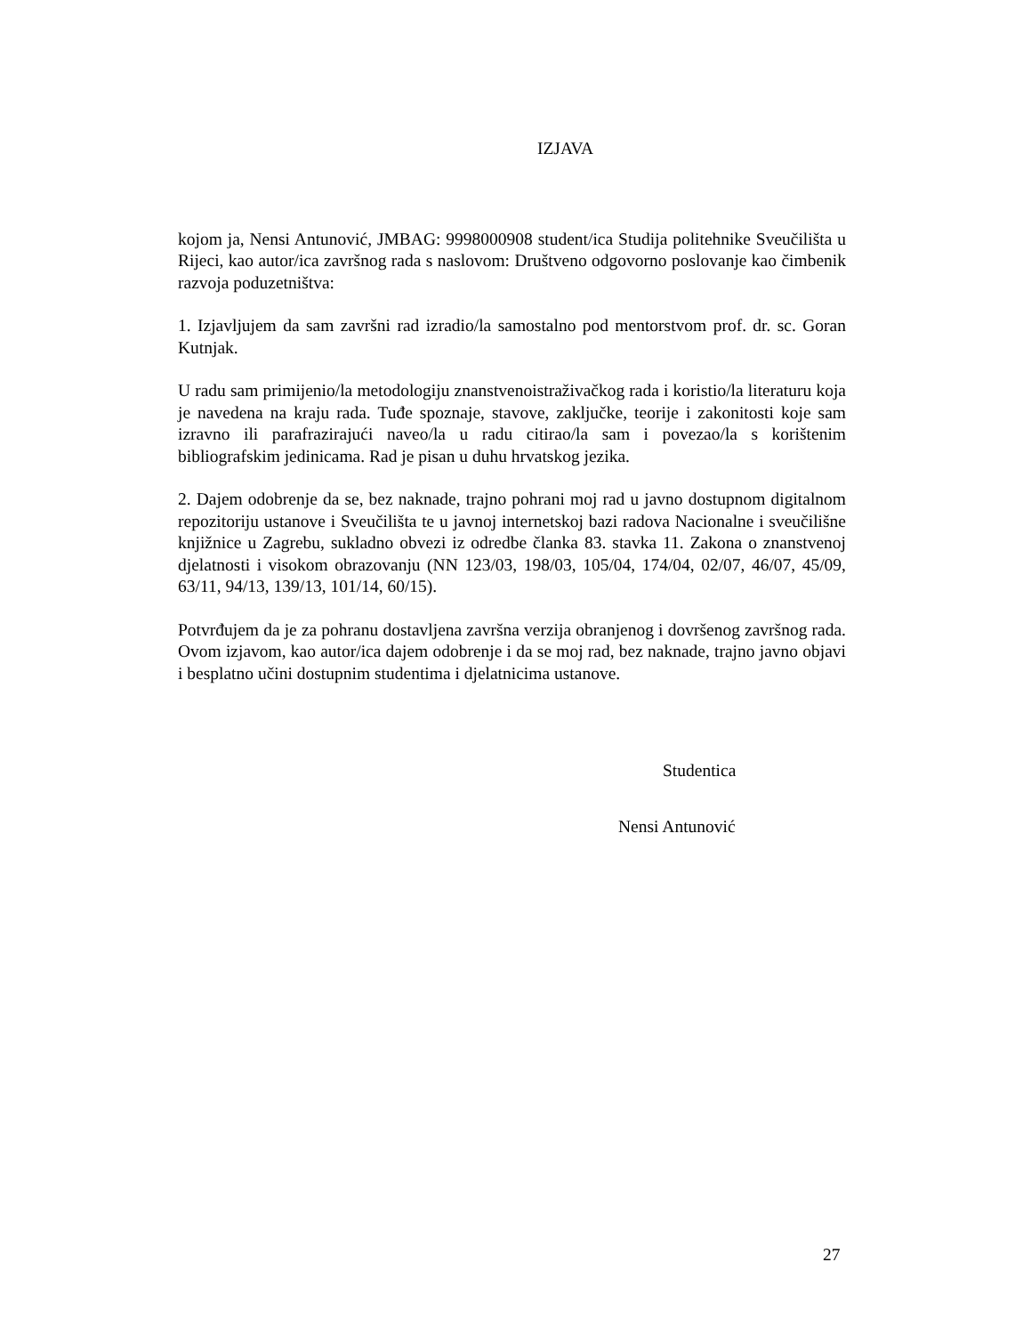IZJAVA
kojom ja, Nensi Antunović, JMBAG: 9998000908 student/ica Studija politehnike Sveučilišta u Rijeci, kao autor/ica završnog rada s naslovom: Društveno odgovorno poslovanje kao čimbenik razvoja poduzetništva:
1. Izjavljujem da sam završni rad izradio/la samostalno pod mentorstvom prof. dr. sc. Goran Kutnjak.
U radu sam primijenio/la metodologiju znanstvenoistraživačkog rada i koristio/la literaturu koja je navedena na kraju rada. Tuđe spoznaje, stavove, zaključke, teorije i zakonitosti koje sam izravno ili parafrazirajući naveo/la u radu citirao/la sam i povezao/la s korištenim bibliografskim jedinicama. Rad je pisan u duhu hrvatskog jezika.
2. Dajem odobrenje da se, bez naknade, trajno pohrani moj rad u javno dostupnom digitalnom repozitoriju ustanove i Sveučilišta te u javnoj internetskoj bazi radova Nacionalne i sveučilišne knjižnice u Zagrebu, sukladno obvezi iz odredbe članka 83. stavka 11. Zakona o znanstvenoj djelatnosti i visokom obrazovanju (NN 123/03, 198/03, 105/04, 174/04, 02/07, 46/07, 45/09, 63/11, 94/13, 139/13, 101/14, 60/15).
Potvrđujem da je za pohranu dostavljena završna verzija obranjenog i dovršenog završnog rada. Ovom izjavom, kao autor/ica dajem odobrenje i da se moj rad, bez naknade, trajno javno objavi i besplatno učini dostupnim studentima i djelatnicima ustanove.
Studentica
Nensi Antunović
27